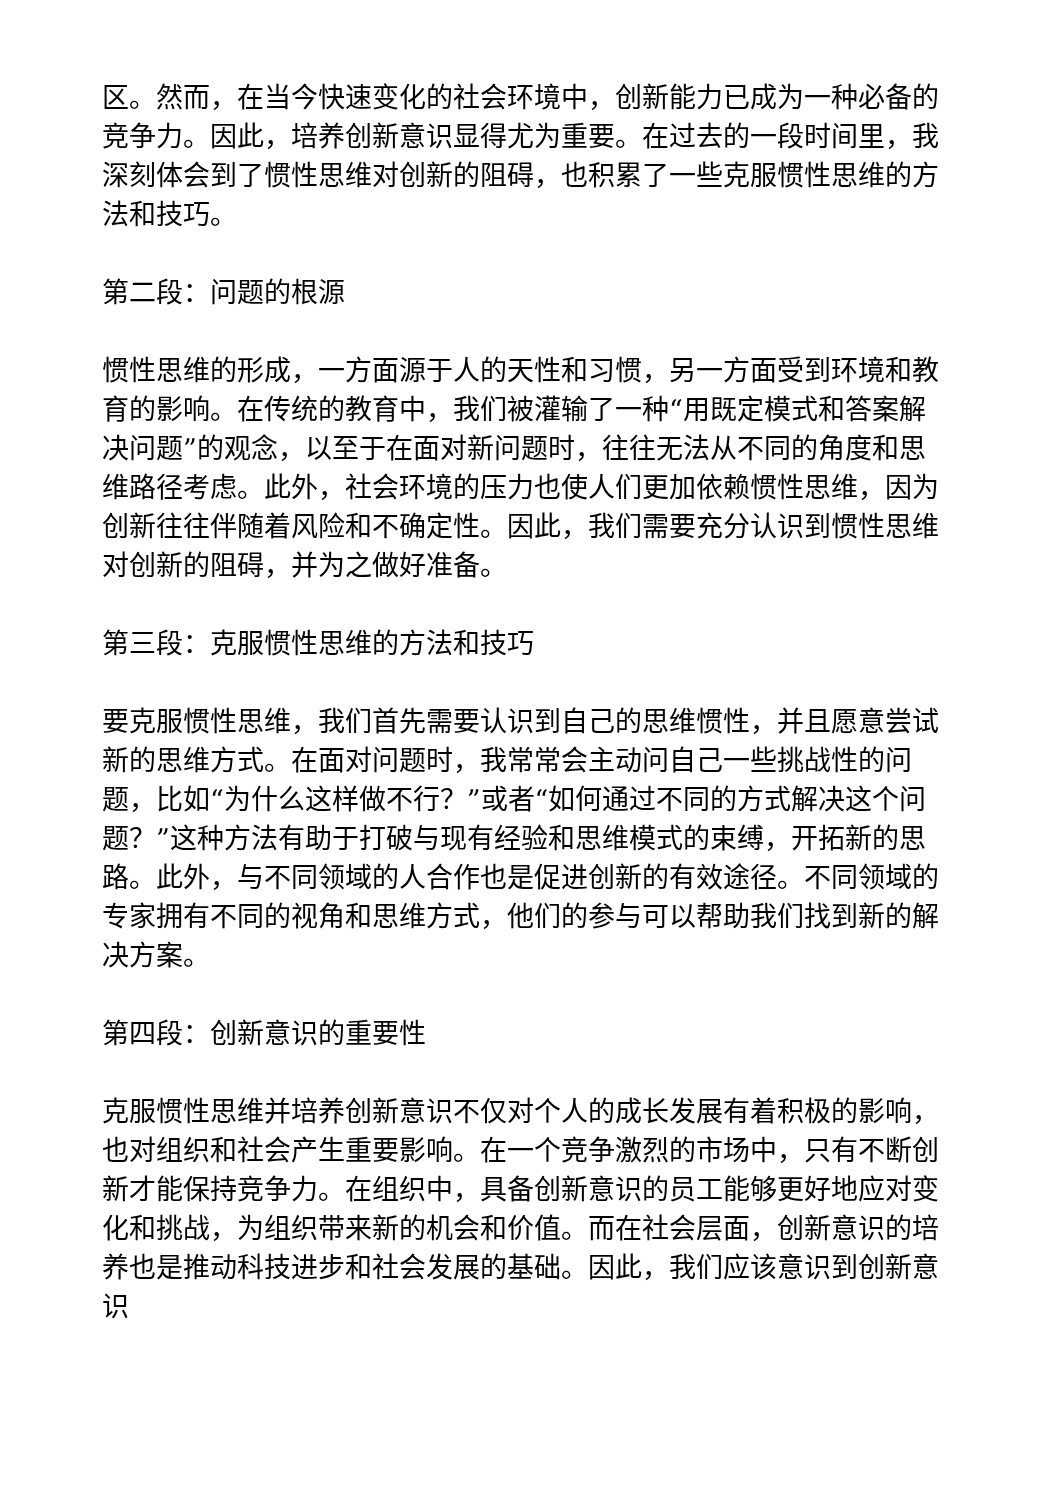区。然而，在当今快速变化的社会环境中，创新能力已成为一种必备的竞争力。因此，培养创新意识显得尤为重要。在过去的一段时间里，我深刻体会到了惯性思维对创新的阻碍，也积累了一些克服惯性思维的方法和技巧。
第二段：问题的根源
惯性思维的形成，一方面源于人的天性和习惯，另一方面受到环境和教育的影响。在传统的教育中，我们被灌输了一种“用既定模式和答案解决问题”的观念，以至于在面对新问题时，往往无法从不同的角度和思维路径考虑。此外，社会环境的压力也使人们更加依赖惯性思维，因为创新往往伴随着风险和不确定性。因此，我们需要充分认识到惯性思维对创新的阻碍，并为之做好准备。
第三段：克服惯性思维的方法和技巧
要克服惯性思维，我们首先需要认识到自己的思维惯性，并且愿意尝试新的思维方式。在面对问题时，我常常会主动问自己一些挑战性的问题，比如“为什么这样做不行？”或者“如何通过不同的方式解决这个问题？”这种方法有助于打破与现有经验和思维模式的束缚，开拓新的思路。此外，与不同领域的人合作也是促进创新的有效途径。不同领域的专家拥有不同的视角和思维方式，他们的参与可以帮助我们找到新的解决方案。
第四段：创新意识的重要性
克服惯性思维并培养创新意识不仅对个人的成长发展有着积极的影响，也对组织和社会产生重要影响。在一个竞争激烈的市场中，只有不断创新才能保持竞争力。在组织中，具备创新意识的员工能够更好地应对变化和挑战，为组织带来新的机会和价值。而在社会层面，创新意识的培养也是推动科技进步和社会发展的基础。因此，我们应该意识到创新意识